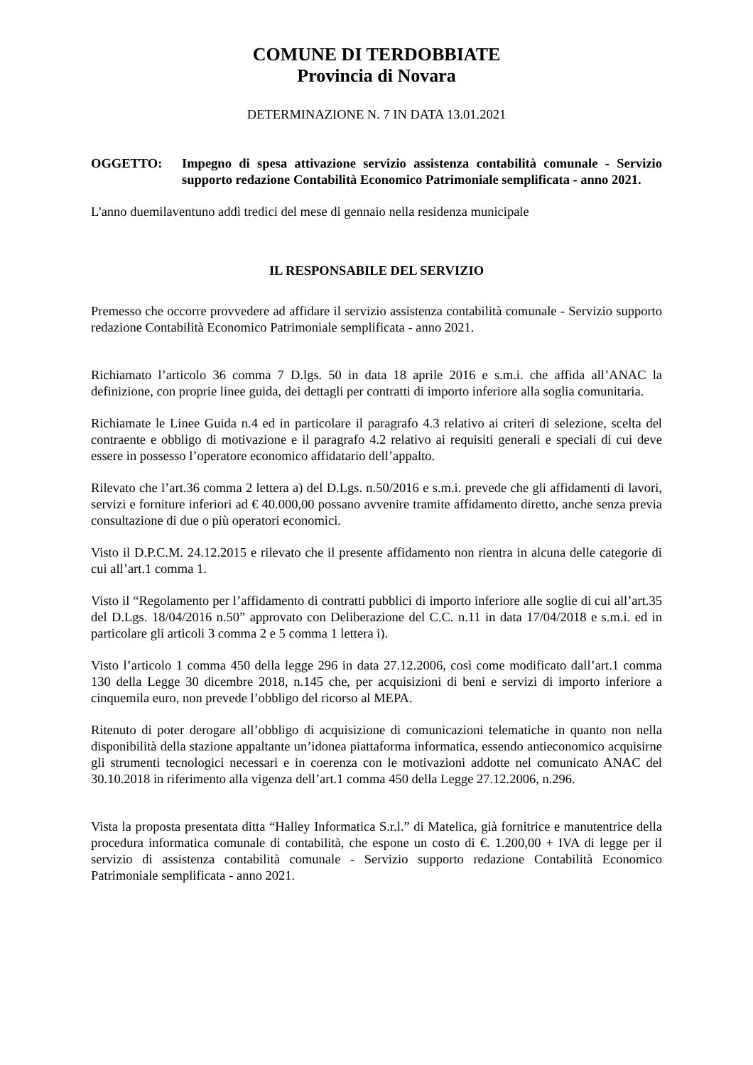COMUNE DI TERDOBBIATE
Provincia di Novara
DETERMINAZIONE N. 7 IN DATA 13.01.2021
OGGETTO: Impegno di spesa attivazione servizio assistenza contabilità comunale - Servizio supporto redazione Contabilità Economico Patrimoniale semplificata - anno 2021.
L'anno duemilaventuno addì tredici del mese di gennaio nella residenza municipale
IL RESPONSABILE DEL SERVIZIO
Premesso che occorre provvedere ad affidare il servizio assistenza contabilità comunale - Servizio supporto redazione Contabilità Economico Patrimoniale semplificata - anno 2021.
Richiamato l’articolo 36 comma 7 D.lgs. 50 in data 18 aprile 2016 e s.m.i. che affida all’ANAC la definizione, con proprie linee guida, dei dettagli per contratti di importo inferiore alla soglia comunitaria.
Richiamate le Linee Guida n.4 ed in particolare il paragrafo 4.3 relativo ai criteri di selezione, scelta del contraente e obbligo di motivazione e il paragrafo 4.2 relativo ai requisiti generali e speciali di cui deve essere in possesso l’operatore economico affidatario dell’appalto.
Rilevato che l’art.36 comma 2 lettera a) del D.Lgs. n.50/2016 e s.m.i. prevede che gli affidamenti di lavori, servizi e forniture inferiori ad € 40.000,00 possano avvenire tramite affidamento diretto, anche senza previa consultazione di due o più operatori economici.
Visto il D.P.C.M. 24.12.2015 e rilevato che il presente affidamento non rientra in alcuna delle categorie di cui all’art.1 comma 1.
Visto il “Regolamento per l’affidamento di contratti pubblici di importo inferiore alle soglie di cui all’art.35 del D.Lgs. 18/04/2016 n.50” approvato con Deliberazione del C.C. n.11 in data 17/04/2018 e s.m.i. ed in particolare gli articoli 3 comma 2 e 5 comma 1 lettera i).
Visto l’articolo 1 comma 450 della legge 296 in data 27.12.2006, così come modificato dall’art.1 comma 130 della Legge 30 dicembre 2018, n.145 che, per acquisizioni di beni e servizi di importo inferiore a cinquemila euro, non prevede l’obbligo del ricorso al MEPA.
Ritenuto di poter derogare all’obbligo di acquisizione di comunicazioni telematiche in quanto non nella disponibilità della stazione appaltante un’idonea piattaforma informatica, essendo antieconomico acquisirne gli strumenti tecnologici necessari e in coerenza con le motivazioni addotte nel comunicato ANAC del 30.10.2018 in riferimento alla vigenza dell’art.1 comma 450 della Legge 27.12.2006, n.296.
Vista la proposta presentata ditta “Halley Informatica S.r.l.” di Matelica, già fornitrice e manutentrice della procedura informatica comunale di contabilità, che espone un costo di €. 1.200,00 + IVA di legge per il servizio di assistenza contabilità comunale - Servizio supporto redazione Contabilità Economico Patrimoniale semplificata - anno 2021.